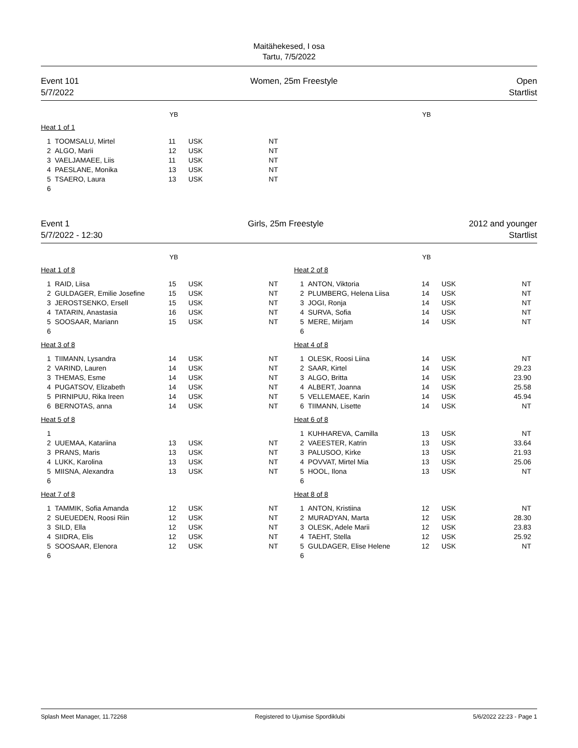Maitähekesed, I osa
Tartu, 7/5/2022
Event 101
5/7/2022
Women, 25m Freestyle Open
Startlist
YB YB
| Heat 1 of 1 | | | | |
| 1 | TOOMSALU, Mirtel | 11 | USK | NT |
| 2 | ALGO, Marii | 12 | USK | NT |
| 3 | VAELJAMAEE, Liis | 11 | USK | NT |
| 4 | PAESLANE, Monika | 13 | USK | NT |
| 5 | TSAERO, Laura | 13 | USK | NT |
| 6 | | | | |
Event 1
5/7/2022 - 12:30
Girls, 25m Freestyle 2012 and younger
Startlist
YB YB
| Heat 1 of 8 | | | | |
| 1 | RAID, Liisa | 15 | USK | NT |
| 2 | GULDAGER, Emilie Josefine | 15 | USK | NT |
| 3 | JEROSTSENKO, Ersell | 15 | USK | NT |
| 4 | TATARIN, Anastasia | 16 | USK | NT |
| 5 | SOOSAAR, Mariann | 15 | USK | NT |
| 6 | | | | |
| Heat 3 of 8 | | | | |
| 1 | TIIMANN, Lysandra | 14 | USK | NT |
| 2 | VARIND, Lauren | 14 | USK | NT |
| 3 | THEMAS, Esme | 14 | USK | NT |
| 4 | PUGATSOV, Elizabeth | 14 | USK | NT |
| 5 | PIRNIPUU, Rika Ireen | 14 | USK | NT |
| 6 | BERNOTAS, anna | 14 | USK | NT |
| Heat 5 of 8 | | | | |
| 1 | | | | |
| 2 | UUEMAA, Katariina | 13 | USK | NT |
| 3 | PRANS, Maris | 13 | USK | NT |
| 4 | LUKK, Karolina | 13 | USK | NT |
| 5 | MIISNA, Alexandra | 13 | USK | NT |
| 6 | | | | |
| Heat 7 of 8 | | | | |
| 1 | TAMMIK, Sofia Amanda | 12 | USK | NT |
| 2 | SUEUEDEN, Roosi Riin | 12 | USK | NT |
| 3 | SILD, Ella | 12 | USK | NT |
| 4 | SIIDRA, Elis | 12 | USK | NT |
| 5 | SOOSAAR, Elenora | 12 | USK | NT |
| 6 | | | | |
| Heat 2 of 8 | | | | |
| 1 | ANTON, Viktoria | 14 | USK | NT |
| 2 | PLUMBERG, Helena Liisa | 14 | USK | NT |
| 3 | JOGI, Ronja | 14 | USK | NT |
| 4 | SURVA, Sofia | 14 | USK | NT |
| 5 | MERE, Mirjam | 14 | USK | NT |
| 6 | | | | |
| Heat 4 of 8 | | | | |
| 1 | OLESK, Roosi Liina | 14 | USK | NT |
| 2 | SAAR, Kirtel | 14 | USK | 29.23 |
| 3 | ALGO, Britta | 14 | USK | 23.90 |
| 4 | ALBERT, Joanna | 14 | USK | 25.58 |
| 5 | VELLEMAEE, Karin | 14 | USK | 45.94 |
| 6 | TIIMANN, Lisette | 14 | USK | NT |
| Heat 6 of 8 | | | | |
| 1 | KUHHAREVA, Camilla | 13 | USK | NT |
| 2 | VAEESTER, Katrin | 13 | USK | 33.64 |
| 3 | PALUSOO, Kirke | 13 | USK | 21.93 |
| 4 | POVVAT, Mirtel Mia | 13 | USK | 25.06 |
| 5 | HOOL, Ilona | 13 | USK | NT |
| 6 | | | | |
| Heat 8 of 8 | | | | |
| 1 | ANTON, Kristiina | 12 | USK | NT |
| 2 | MURADYAN, Marta | 12 | USK | 28.30 |
| 3 | OLESK, Adele Marii | 12 | USK | 23.83 |
| 4 | TAEHT, Stella | 12 | USK | 25.92 |
| 5 | GULDAGER, Elise Helene | 12 | USK | NT |
| 6 | | | | |
Splash Meet Manager, 11.72268 Registered to Ujumise Spordiklubi 5/6/2022 22:23 - Page 1